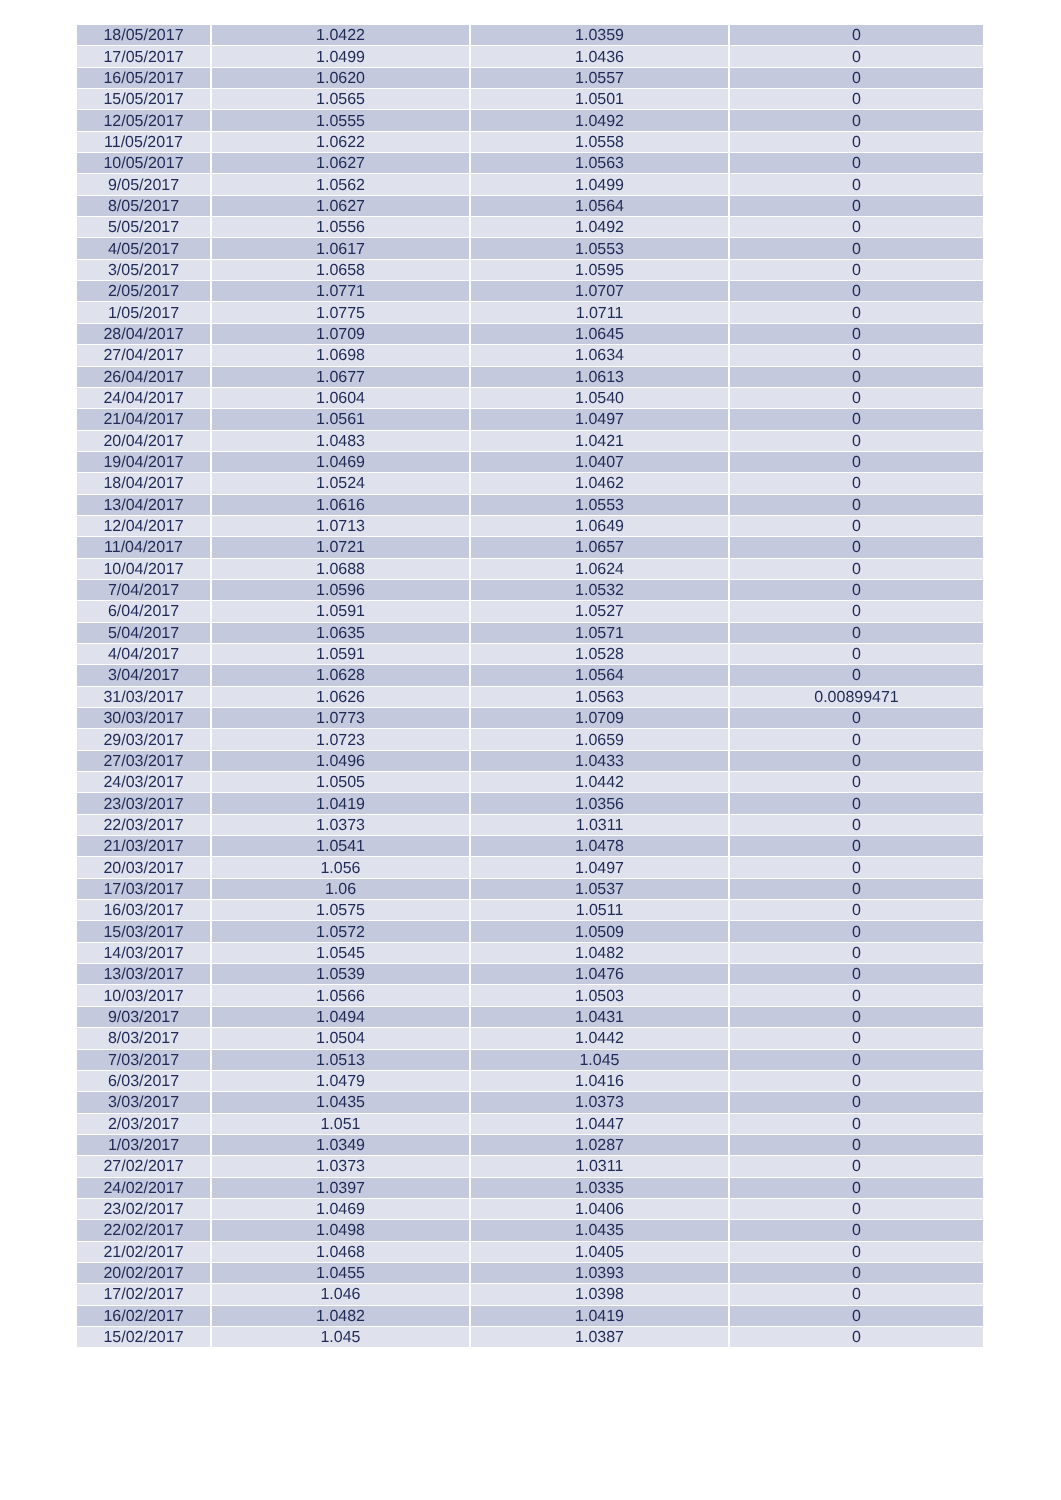| 18/05/2017 | 1.0422 | 1.0359 | 0 |
| 17/05/2017 | 1.0499 | 1.0436 | 0 |
| 16/05/2017 | 1.0620 | 1.0557 | 0 |
| 15/05/2017 | 1.0565 | 1.0501 | 0 |
| 12/05/2017 | 1.0555 | 1.0492 | 0 |
| 11/05/2017 | 1.0622 | 1.0558 | 0 |
| 10/05/2017 | 1.0627 | 1.0563 | 0 |
| 9/05/2017 | 1.0562 | 1.0499 | 0 |
| 8/05/2017 | 1.0627 | 1.0564 | 0 |
| 5/05/2017 | 1.0556 | 1.0492 | 0 |
| 4/05/2017 | 1.0617 | 1.0553 | 0 |
| 3/05/2017 | 1.0658 | 1.0595 | 0 |
| 2/05/2017 | 1.0771 | 1.0707 | 0 |
| 1/05/2017 | 1.0775 | 1.0711 | 0 |
| 28/04/2017 | 1.0709 | 1.0645 | 0 |
| 27/04/2017 | 1.0698 | 1.0634 | 0 |
| 26/04/2017 | 1.0677 | 1.0613 | 0 |
| 24/04/2017 | 1.0604 | 1.0540 | 0 |
| 21/04/2017 | 1.0561 | 1.0497 | 0 |
| 20/04/2017 | 1.0483 | 1.0421 | 0 |
| 19/04/2017 | 1.0469 | 1.0407 | 0 |
| 18/04/2017 | 1.0524 | 1.0462 | 0 |
| 13/04/2017 | 1.0616 | 1.0553 | 0 |
| 12/04/2017 | 1.0713 | 1.0649 | 0 |
| 11/04/2017 | 1.0721 | 1.0657 | 0 |
| 10/04/2017 | 1.0688 | 1.0624 | 0 |
| 7/04/2017 | 1.0596 | 1.0532 | 0 |
| 6/04/2017 | 1.0591 | 1.0527 | 0 |
| 5/04/2017 | 1.0635 | 1.0571 | 0 |
| 4/04/2017 | 1.0591 | 1.0528 | 0 |
| 3/04/2017 | 1.0628 | 1.0564 | 0 |
| 31/03/2017 | 1.0626 | 1.0563 | 0.00899471 |
| 30/03/2017 | 1.0773 | 1.0709 | 0 |
| 29/03/2017 | 1.0723 | 1.0659 | 0 |
| 27/03/2017 | 1.0496 | 1.0433 | 0 |
| 24/03/2017 | 1.0505 | 1.0442 | 0 |
| 23/03/2017 | 1.0419 | 1.0356 | 0 |
| 22/03/2017 | 1.0373 | 1.0311 | 0 |
| 21/03/2017 | 1.0541 | 1.0478 | 0 |
| 20/03/2017 | 1.056 | 1.0497 | 0 |
| 17/03/2017 | 1.06 | 1.0537 | 0 |
| 16/03/2017 | 1.0575 | 1.0511 | 0 |
| 15/03/2017 | 1.0572 | 1.0509 | 0 |
| 14/03/2017 | 1.0545 | 1.0482 | 0 |
| 13/03/2017 | 1.0539 | 1.0476 | 0 |
| 10/03/2017 | 1.0566 | 1.0503 | 0 |
| 9/03/2017 | 1.0494 | 1.0431 | 0 |
| 8/03/2017 | 1.0504 | 1.0442 | 0 |
| 7/03/2017 | 1.0513 | 1.045 | 0 |
| 6/03/2017 | 1.0479 | 1.0416 | 0 |
| 3/03/2017 | 1.0435 | 1.0373 | 0 |
| 2/03/2017 | 1.051 | 1.0447 | 0 |
| 1/03/2017 | 1.0349 | 1.0287 | 0 |
| 27/02/2017 | 1.0373 | 1.0311 | 0 |
| 24/02/2017 | 1.0397 | 1.0335 | 0 |
| 23/02/2017 | 1.0469 | 1.0406 | 0 |
| 22/02/2017 | 1.0498 | 1.0435 | 0 |
| 21/02/2017 | 1.0468 | 1.0405 | 0 |
| 20/02/2017 | 1.0455 | 1.0393 | 0 |
| 17/02/2017 | 1.046 | 1.0398 | 0 |
| 16/02/2017 | 1.0482 | 1.0419 | 0 |
| 15/02/2017 | 1.045 | 1.0387 | 0 |